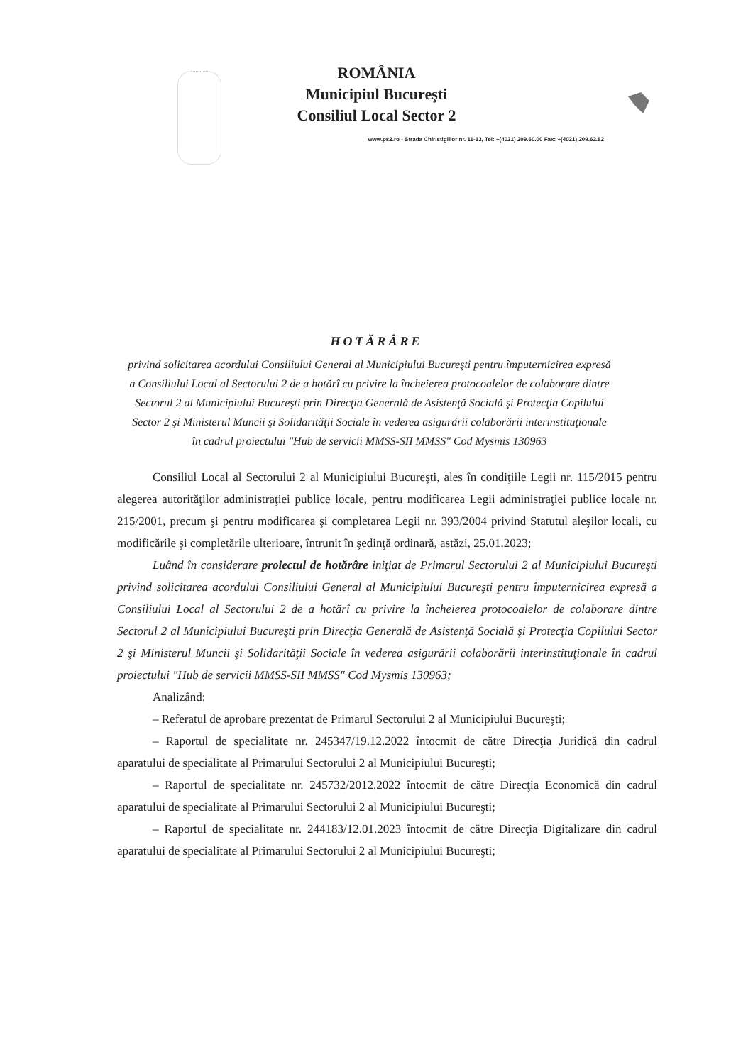ROMÂNIA
Municipiul Bucureşti
Consiliul Local Sector 2
www.ps2.ro - Strada Chiristigiilor nr. 11-13, Tel: +(4021) 209.60.00 Fax: +(4021) 209.62.82
HOTĂRÂRE
privind solicitarea acordului Consiliului General al Municipiului Bucureşti pentru împuternicirea expresă a Consiliului Local al Sectorului 2 de a hotărî cu privire la încheierea protocoalelor de colaborare dintre Sectorul 2 al Municipiului Bucureşti prin Direcţia Generală de Asistenţă Socială şi Protecţia Copilului Sector 2 şi Ministerul Muncii şi Solidarităţii Sociale în vederea asigurării colaborării interinstituţionale în cadrul proiectului "Hub de servicii MMSS-SII MMSS" Cod Mysmis 130963
Consiliul Local al Sectorului 2 al Municipiului Bucureşti, ales în condiţiile Legii nr. 115/2015 pentru alegerea autorităţilor administraţiei publice locale, pentru modificarea Legii administraţiei publice locale nr. 215/2001, precum şi pentru modificarea şi completarea Legii nr. 393/2004 privind Statutul aleşilor locali, cu modificările şi completările ulterioare, întrunit în şedinţă ordinară, astăzi, 25.01.2023;
Luând în considerare proiectul de hotărâre iniţiat de Primarul Sectorului 2 al Municipiului Bucureşti privind solicitarea acordului Consiliului General al Municipiului Bucureşti pentru împuternicirea expresă a Consiliului Local al Sectorului 2 de a hotărî cu privire la încheierea protocoalelor de colaborare dintre Sectorul 2 al Municipiului Bucureşti prin Direcţia Generală de Asistenţă Socială şi Protecţia Copilului Sector 2 şi Ministerul Muncii şi Solidarităţii Sociale în vederea asigurării colaborării interinstituţionale în cadrul proiectului "Hub de servicii MMSS-SII MMSS" Cod Mysmis 130963;
Analizând:
– Referatul de aprobare prezentat de Primarul Sectorului 2 al Municipiului Bucureşti;
– Raportul de specialitate nr. 245347/19.12.2022 întocmit de către Direcţia Juridică din cadrul aparatului de specialitate al Primarului Sectorului 2 al Municipiului Bucureşti;
– Raportul de specialitate nr. 245732/2012.2022 întocmit de către Direcţia Economică din cadrul aparatului de specialitate al Primarului Sectorului 2 al Municipiului Bucureşti;
– Raportul de specialitate nr. 244183/12.01.2023 întocmit de către Direcţia Digitalizare din cadrul aparatului de specialitate al Primarului Sectorului 2 al Municipiului Bucureşti;